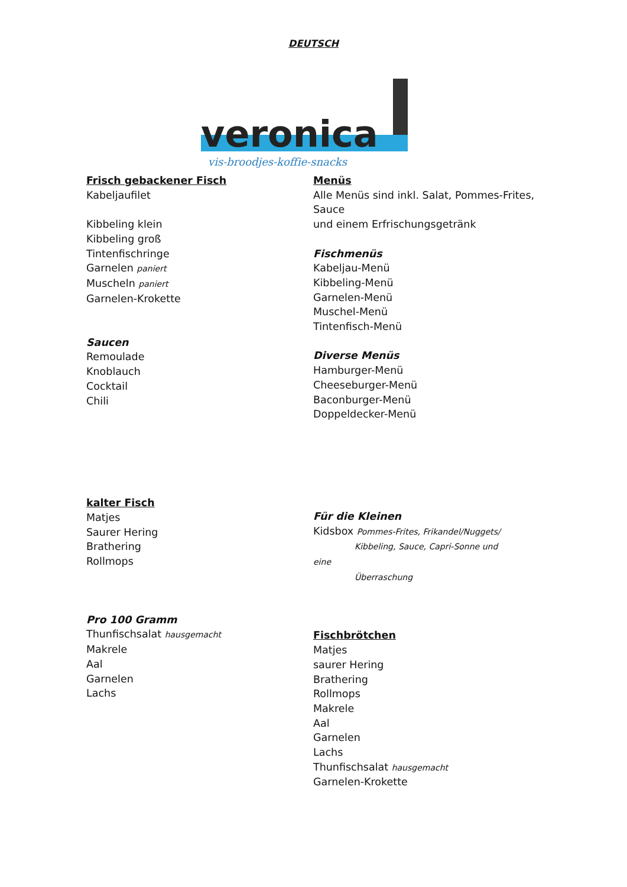DEUTSCH
veronica
vis-broodjes-koffie-snacks
Frisch gebackener Fisch
Kabeljaufilet
Kibbeling klein
Kibbeling groß
Tintenfischringe
Garnelen paniert
Muscheln paniert
Garnelen-Krokette
Saucen
Remoulade
Knoblauch
Cocktail
Chili
kalter Fisch
Matjes
Saurer Hering
Brathering
Rollmops
Pro 100 Gramm
Thunfischsalat hausgemacht
Makrele
Aal
Garnelen
Lachs
Menüs
Alle Menüs sind inkl. Salat, Pommes-Frites, Sauce
und einem Erfrischungsgetränk
Fischmenüs
Kabeljau-Menü
Kibbeling-Menü
Garnelen-Menü
Muschel-Menü
Tintenfisch-Menü
Diverse Menüs
Hamburger-Menü
Cheeseburger-Menü
Baconburger-Menü
Doppeldecker-Menü
Für die Kleinen
Kidsbox Pommes-Frites, Frikandel/Nuggets/
Kibbeling, Sauce, Capri-Sonne und
eine
Überraschung
Fischbrötchen
Matjes
saurer Hering
Brathering
Rollmops
Makrele
Aal
Garnelen
Lachs
Thunfischsalat hausgemacht
Garnelen-Krokette